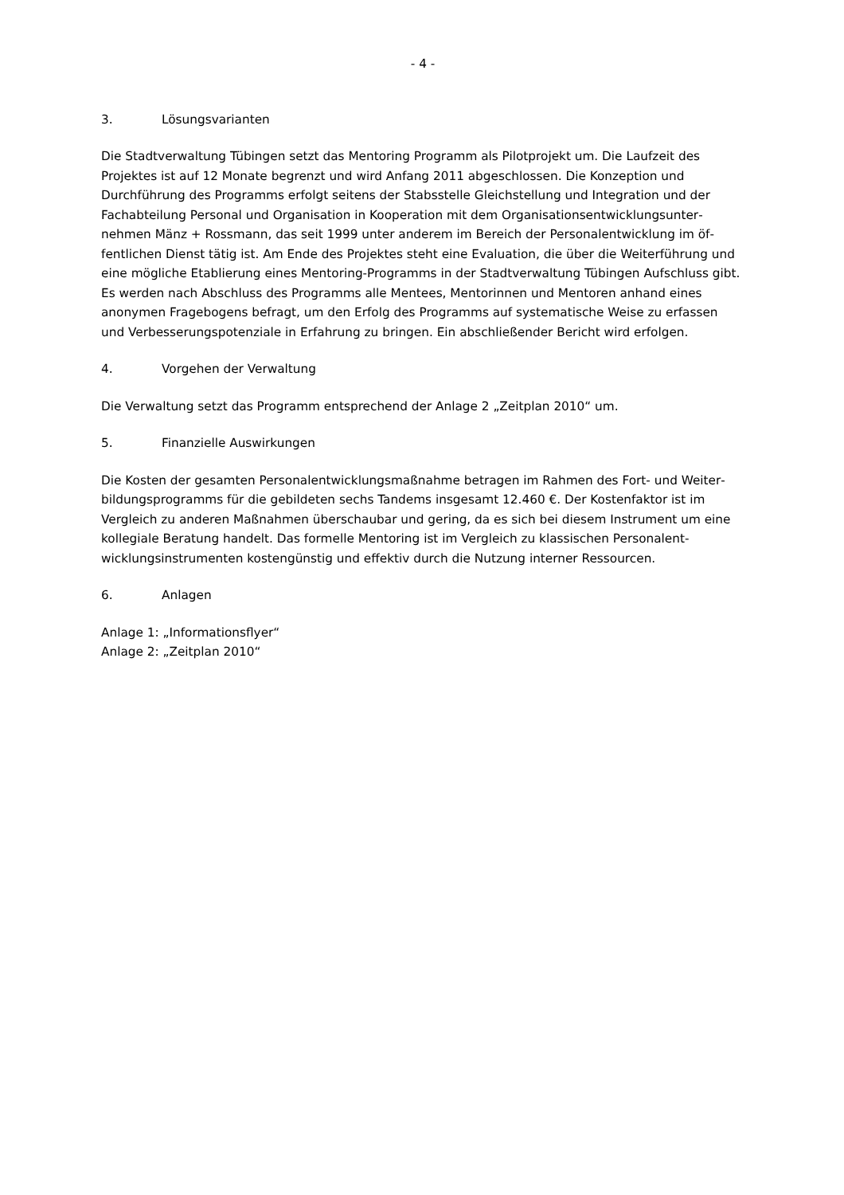- 4 -
3. Lösungsvarianten
Die Stadtverwaltung Tübingen setzt das Mentoring Programm als Pilotprojekt um. Die Laufzeit des Projektes ist auf 12 Monate begrenzt und wird Anfang 2011 abgeschlossen. Die Konzeption und Durchführung des Programms erfolgt seitens der Stabsstelle Gleichstellung und Integration und der Fachabteilung Personal und Organisation in Kooperation mit dem Organisationsentwicklungsunter­nehmen Mänz + Rossmann, das seit 1999 unter anderem im Bereich der Personalentwicklung im öf­fentlichen Dienst tätig ist. Am Ende des Projektes steht eine Evaluation, die über die Weiterführung und eine mögliche Etablierung eines Mentoring-Programms in der Stadtverwaltung Tübingen Auf­schluss gibt. Es werden nach Abschluss des Programms alle Mentees, Mentorinnen und Mentoren an­hand eines anonymen Fragebogens befragt, um den Erfolg des Programms auf systematische Weise zu erfassen und Verbesserungspotenziale in Erfahrung zu bringen. Ein abschließender Bericht wird er­folgen.
4. Vorgehen der Verwaltung
Die Verwaltung setzt das Programm entsprechend der Anlage 2 „Zeitplan 2010“ um.
5. Finanzielle Auswirkungen
Die Kosten der gesamten Personalentwicklungsmaßnahme betragen im Rahmen des Fort- und Weiter­bildungsprogramms für die gebildeten sechs Tandems insgesamt 12.460 €. Der Kostenfaktor ist im Vergleich zu anderen Maßnahmen überschaubar und gering, da es sich bei diesem Instrument um ei­ne kollegiale Beratung handelt. Das formelle Mentoring ist im Vergleich zu klassischen Personalent­wicklungsinstrumenten kostengünstig und effektiv durch die Nutzung interner Ressourcen.
6. Anlagen
Anlage 1: „Informationsflyer“
Anlage 2: „Zeitplan 2010“